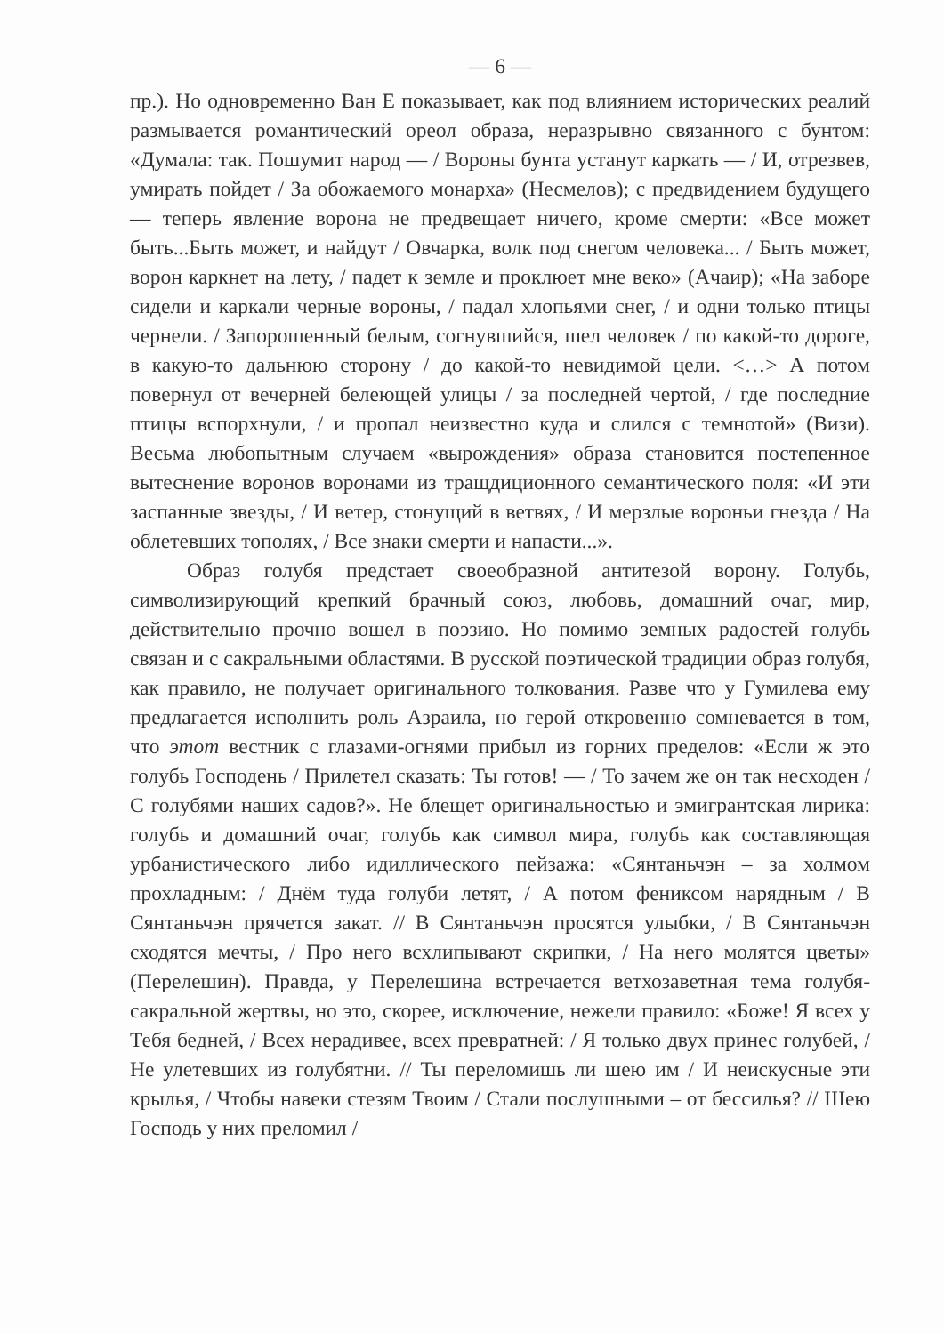— 6 —
пр.). Но одновременно Ван Е показывает, как под влиянием исторических реалий размывается романтический ореол образа, неразрывно связанного с бунтом: «Думала: так. Пошумит народ — / Вороны бунта устанут каркать — / И, отрезвев, умирать пойдет / За обожаемого монарха» (Несмелов); с предвидением будущего — теперь явление ворона не предвещает ничего, кроме смерти: «Все может быть...Быть может, и найдут / Овчарка, волк под снегом человека... / Быть может, ворон каркнет на лету, / падет к земле и проклюет мне веко» (Ачаир); «На заборе сидели и каркали черные вороны, / падал хлопьями снег, / и одни только птицы чернели. / Запорошенный белым, согнувшийся, шел человек / по какой-то дороге, в какую-то дальнюю сторону / до какой-то невидимой цели. <…> А потом повернул от вечерней белеющей улицы / за последней чертой, / где последние птицы вспорхнули, / и пропал неизвестно куда и слился с темнотой» (Визи). Весьма любопытным случаем «вырождения» образа становится постепенное вытеснение воронов воронами из тращдиционного семантического поля: «И эти заспанные звезды, / И ветер, стонущий в ветвях, / И мерзлые вороньи гнезда / На облетевших тополях, / Все знаки смерти и напасти...».
Образ голубя предстает своеобразной антитезой ворону. Голубь, символизирующий крепкий брачный союз, любовь, домашний очаг, мир, действительно прочно вошел в поэзию. Но помимо земных радостей голубь связан и с сакральными областями. В русской поэтической традиции образ голубя, как правило, не получает оригинального толкования. Разве что у Гумилева ему предлагается исполнить роль Азраила, но герой откровенно сомневается в том, что этот вестник с глазами-огнями прибыл из горних пределов: «Если ж это голубь Господень / Прилетел сказать: Ты готов! — / То зачем же он так несходен / С голубями наших садов?». Не блещет оригинальностью и эмигрантская лирика: голубь и домашний очаг, голубь как символ мира, голубь как составляющая урбанистического либо идиллического пейзажа: «Сянтаньчэн – за холмом прохладным: / Днём туда голуби летят, / А потом фениксом нарядным / В Сянтаньчэн прячется закат. // В Сянтаньчэн просятся улыбки, / В Сянтаньчэн сходятся мечты, / Про него всхлипывают скрипки, / На него молятся цветы» (Перелешин). Правда, у Перелешина встречается ветхозаветная тема голубя-сакральной жертвы, но это, скорее, исключение, нежели правило: «Боже! Я всех у Тебя бедней, / Всех нерадивее, всех превратней: / Я только двух принес голубей, / Не улетевших из голубятни. // Ты переломишь ли шею им / И неискусные эти крылья, / Чтобы навеки стезям Твоим / Стали послушными – от бессилья? // Шею Господь у них преломил /